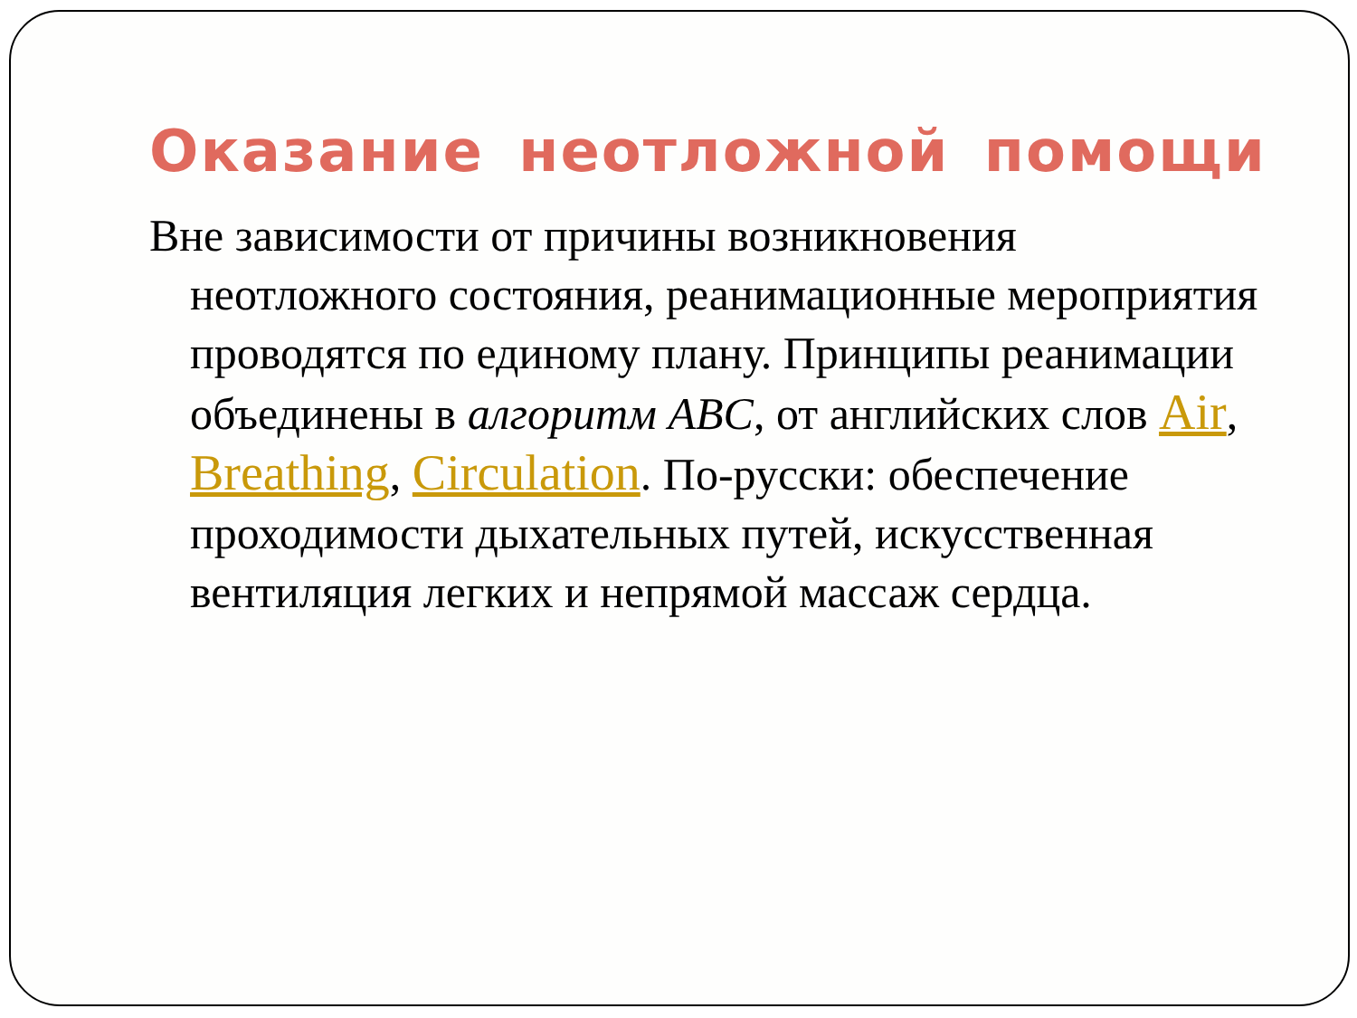Оказание неотложной помощи
Вне зависимости от причины возникновения неотложного состояния, реанимационные мероприятия проводятся по единому плану. Принципы реанимации объединены в алгоритм ABC, от английских слов Air, Breathing, Circulation. По-русски: обеспечение проходимости дыхательных путей, искусственная вентиляция легких и непрямой массаж сердца.